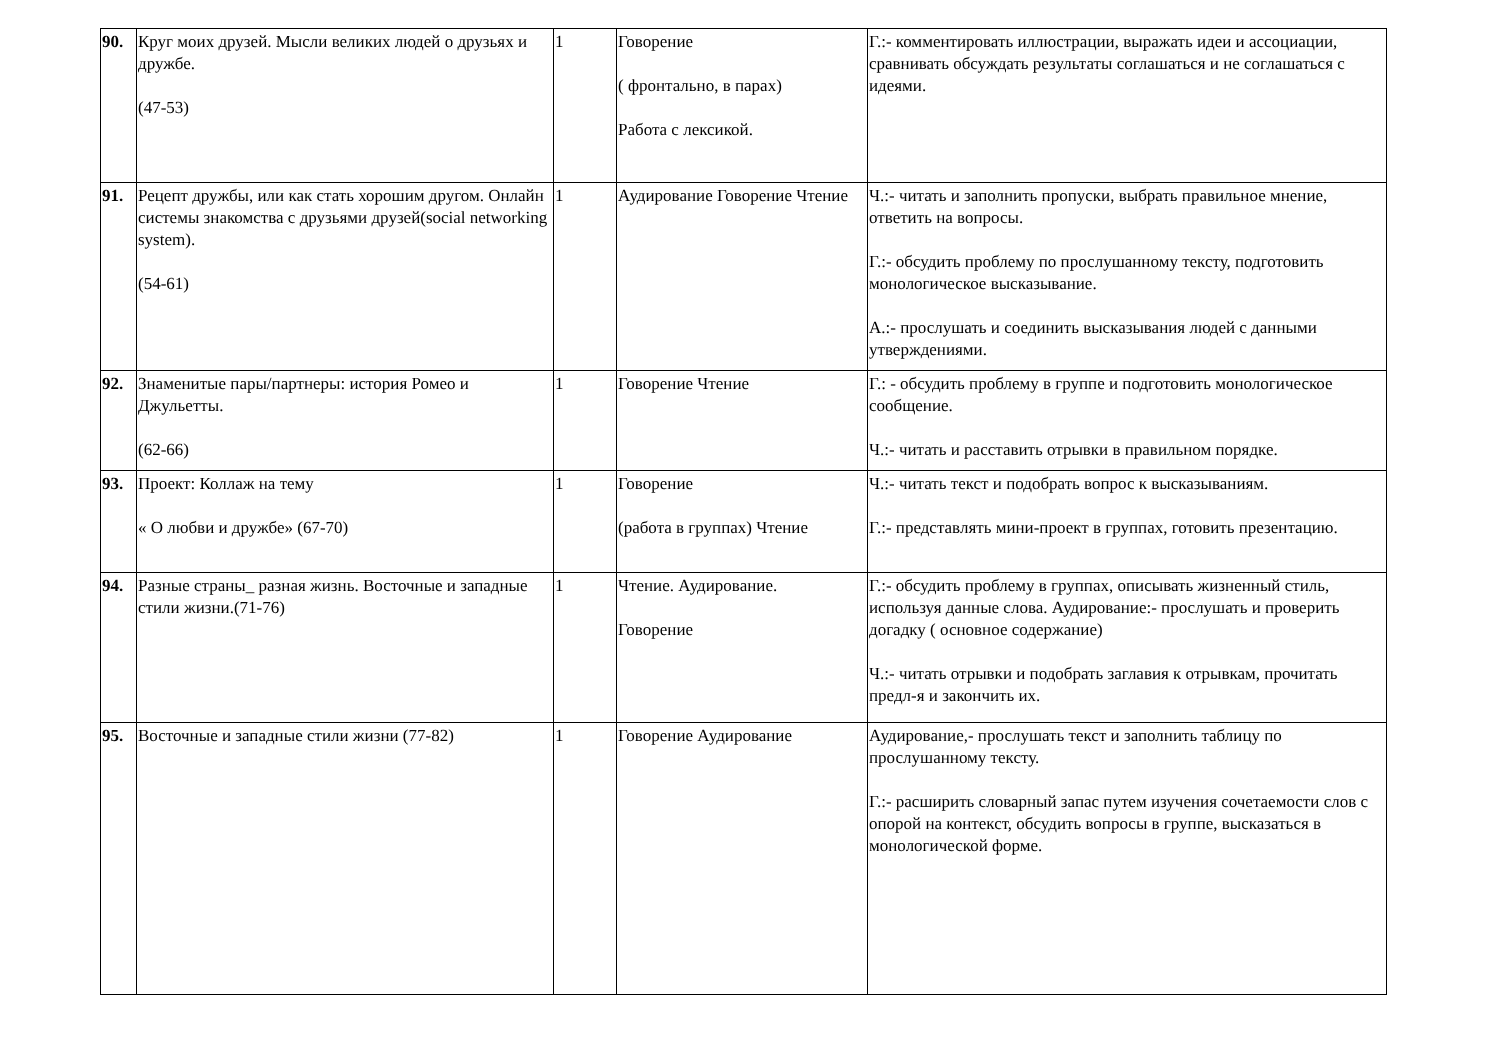| 90. | Круг моих друзей. Мысли великих людей о друзьях и дружбе. (47-53) | 1 | Говорение ( фронтально, в парах) Работа с лексикой. | Г.:- комментировать иллюстрации, выражать идеи и ассоциации, сравнивать обсуждать результаты соглашаться и не соглашаться с идеями. |
| 91. | Рецепт дружбы, или как стать хорошим другом. Онлайн системы знакомства с друзьями друзей(social networking system). (54-61) | 1 | Аудирование Говорение Чтение | Ч.:- читать и заполнить пропуски, выбрать правильное мнение, ответить на вопросы. Г.:- обсудить проблему по прослушанному тексту, подготовить монологическое высказывание. А.:- прослушать и соединить высказывания людей с данными утверждениями. |
| 92. | Знаменитые пары/партнеры: история Ромео и Джульетты. (62-66) | 1 | Говорение Чтение | Г.: - обсудить проблему в группе и подготовить монологическое сообщение. Ч.:- читать и расставить отрывки в правильном порядке. |
| 93. | Проект: Коллаж на тему « О любви и дружбе» (67-70) | 1 | Говорение (работа в группах) Чтение | Ч.:- читать текст и подобрать вопрос к высказываниям. Г.:- представлять мини-проект в группах, готовить презентацию. |
| 94. | Разные страны_ разная жизнь. Восточные и западные стили жизни.(71-76) | 1 | Чтение. Аудирование. Говорение | Г.:- обсудить проблему в группах, описывать жизненный стиль, используя данные слова. Аудирование:- прослушать и проверить догадку ( основное содержание) Ч.:- читать отрывки и подобрать заглавия к отрывкам, прочитать предл-я и закончить их. |
| 95. | Восточные и западные стили жизни (77-82) | 1 | Говорение Аудирование | Аудирование,- прослушать текст и заполнить таблицу по прослушанному тексту. Г.:- расширить словарный запас путем изучения сочетаемости слов с опорой на контекст, обсудить вопросы в группе, высказаться в монологической форме. |